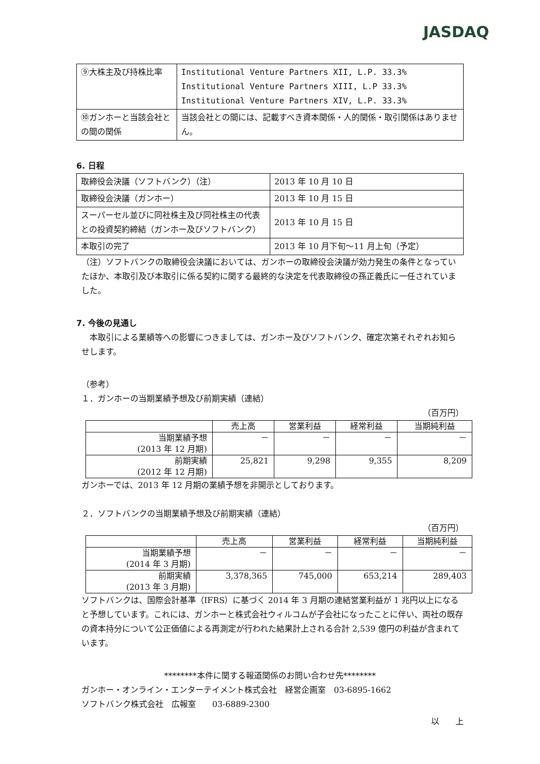JASDAQ
| ⑨大株主及び持株比率 | Institutional Venture Partners XII, L.P. 33.3% Institutional Venture Partners XIII, L.P 33.3% Institutional Venture Partners XIV, L.P. 33.3% |
| ⑩ガンホーと当該会社との間の関係 | 当該会社との間には、記載すべき資本関係・人的関係・取引関係はありません。 |
6. 日程
| 取締役会決議（ソフトバンク）（注） | 2013 年 10 月 10 日 |
| 取締役会決議（ガンホー） | 2013 年 10 月 15 日 |
| スーパーセル並びに同社株主及び同社株主の代表との投資契約締結（ガンホー及びソフトバンク） | 2013 年 10 月 15 日 |
| 本取引の完了 | 2013 年 10 月下旬～11 月上旬（予定） |
（注）ソフトバンクの取締役会決議においては、ガンホーの取締役会決議が効力発生の条件となっていたほか、本取引及び本取引に係る契約に関する最終的な決定を代表取締役の孫正義氏に一任されていました。
7. 今後の見通し
　本取引による業績等への影響につきましては、ガンホー及びソフトバンク、確定次第それぞれお知らせします。
（参考）
１．ガンホーの当期業績予想及び前期実績（連結）
（百万円）
| | 売上高 | 営業利益 | 経常利益 | 当期純利益 |
| --- | --- | --- | --- | --- |
| 当期業績予想 (2013 年 12 月期) | － | － | － | － |
| 前期実績 (2012 年 12 月期) | 25,821 | 9,298 | 9,355 | 8,209 |
ガンホーでは、2013 年 12 月期の業績予想を非開示としております。
２．ソフトバンクの当期業績予想及び前期実績（連結）
（百万円）
| | 売上高 | 営業利益 | 経常利益 | 当期純利益 |
| --- | --- | --- | --- | --- |
| 当期業績予想 (2014 年 3 月期) | － | － | － | － |
| 前期実績 (2013 年 3 月期) | 3,378,365 | 745,000 | 653,214 | 289,403 |
ソフトバンクは、国際会計基準（IFRS）に基づく 2014 年 3 月期の連結営業利益が 1 兆円以上になると予想しています。これには、ガンホーと株式会社ウィルコムが子会社になったことに伴い、両社の既存の資本持分について公正価値による再測定が行われた結果計上される合計 2,539 億円の利益が含まれています。
********本件に関する報道関係のお問い合わせ先********
ガンホー・オンライン・エンターテイメント株式会社　経営企画室　03-6895-1662
ソフトバンク株式会社　広報室　　03-6889-2300
以　　上